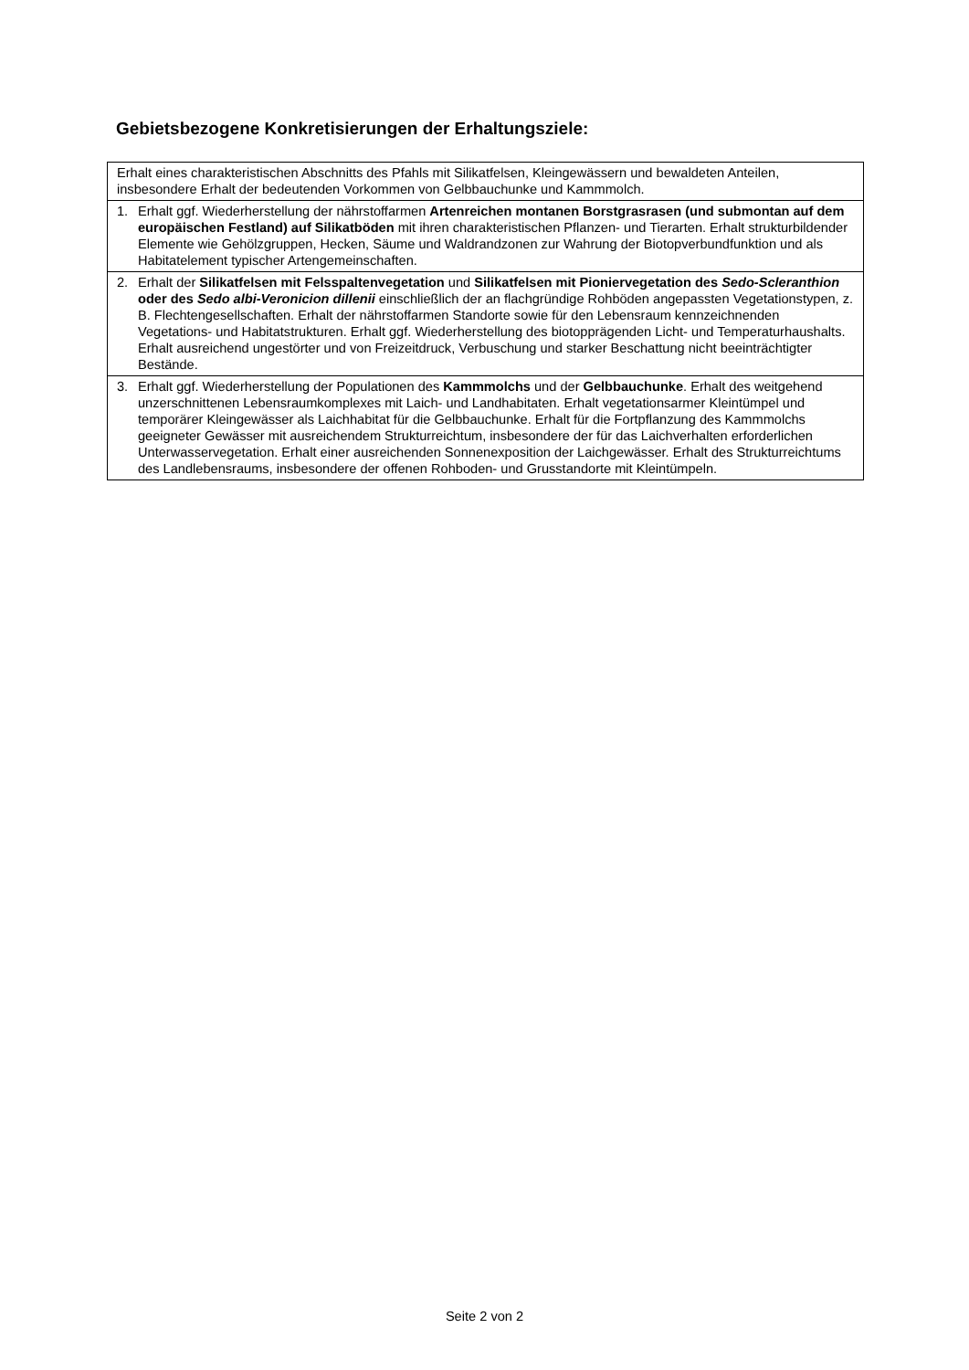Gebietsbezogene Konkretisierungen der Erhaltungsziele:
| Erhalt eines charakteristischen Abschnitts des Pfahls mit Silikatfelsen, Kleingewässern und bewaldeten Anteilen, insbesondere Erhalt der bedeutenden Vorkommen von Gelbbauchunke und Kammmolch. |
| 1. Erhalt ggf. Wiederherstellung der nährstoffarmen Artenreichen montanen Borstgrasrasen (und submontan auf dem europäischen Festland) auf Silikatböden mit ihren charakteristischen Pflanzen- und Tierarten. Erhalt strukturbildender Elemente wie Gehölzgruppen, Hecken, Säume und Waldrandzonen zur Wahrung der Biotopverbundfunktion und als Habitatelement typischer Artengemeinschaften. |
| 2. Erhalt der Silikatfelsen mit Felsspaltenvegetation und Silikatfelsen mit Pioniervegetation des Sedo-Scleranthion oder des Sedo albi-Veronicion dillenii einschließlich der an flachgründige Rohböden angepassten Vegetationstypen, z. B. Flechtengesellschaften. Erhalt der nährstoffarmen Standorte sowie für den Lebensraum kennzeichnenden Vegetations- und Habitatstrukturen. Erhalt ggf. Wiederherstellung des biotopprägenden Licht- und Temperaturhaushalts. Erhalt ausreichend ungestörter und von Freizeitdruck, Verbuschung und starker Beschattung nicht beeinträchtigter Bestände. |
| 3. Erhalt ggf. Wiederherstellung der Populationen des Kammmolchs und der Gelbbauchunke . Erhalt des weitgehend unzerschnittenen Lebensraumkomplexes mit Laich- und Landhabitaten. Erhalt vegetationsarmer Kleintümpel und temporärer Kleingewässer als Laichhabitat für die Gelbbauchunke. Erhalt für die Fortpflanzung des Kammmolchs geeigneter Gewässer mit ausreichendem Strukturreichtum, insbesondere der für das Laichverhalten erforderlichen Unterwasservegetation. Erhalt einer ausreichenden Sonnenexposition der Laichgewässer. Erhalt des Strukturreichtums des Landlebensraums, insbesondere der offenen Rohboden- und Grusstandorte mit Kleintümpeln. |
Seite 2 von 2